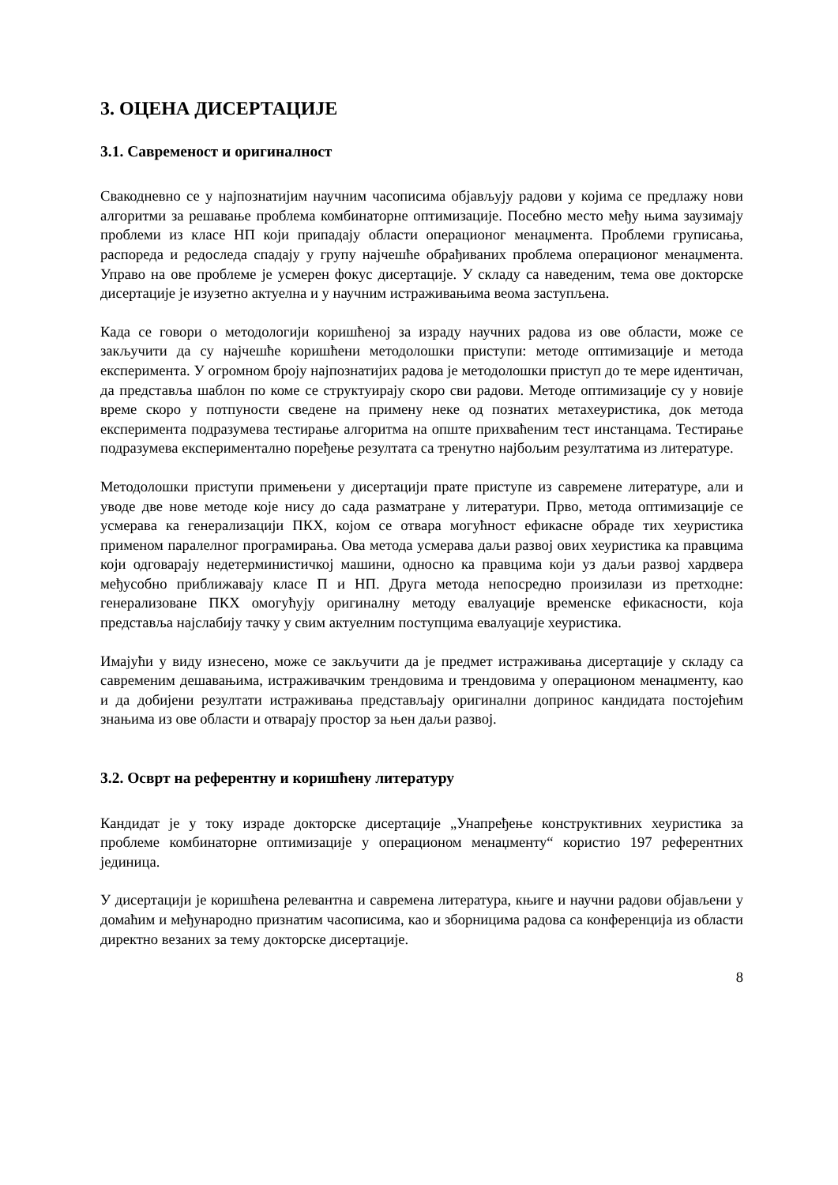3. ОЦЕНА ДИСЕРТАЦИЈЕ
3.1. Савременост и оригиналност
Свакодневно се у најпознатијим научним часописима објављују радови у којима се предлажу нови алгоритми за решавање проблема комбинаторне оптимизације. Посебно место међу њима заузимају проблеми из класе НП који припадају области операционог менаџмента. Проблеми груписања, распореда и редоследа спадају у групу најчешће обрађиваних проблема операционог менаџмента. Управо на ове проблеме је усмерен фокус дисертације. У складу са наведеним, тема ове докторске дисертације је изузетно актуелна и у научним истраживањима веома заступљена.
Када се говори о методологији коришћеној за израду научних радова из ове области, може се закључити да су најчешће коришћени методолошки приступи: методе оптимизације и метода експеримента. У огромном броју најпознатијих радова је методолошки приступ до те мере идентичан, да представља шаблон по коме се структуирају скоро сви радови. Методе оптимизације су у новије време скоро у потпуности сведене на примену неке од познатих метахеуристика, док метода експеримента подразумева тестирање алгоритма на опште прихваћеним тест инстанцама. Тестирање подразумева експериментално поређење резултата са тренутно најбољим резултатима из литературе.
Методолошки приступи примењени у дисертацији прате приступе из савремене литературе, али и уводе две нове методе које нису до сада разматране у литератури. Прво, метода оптимизације се усмерава ка генерализацији ПКХ, којом се отвара могућност ефикасне обраде тих хеуристика применом паралелног програмирања. Ова метода усмерава даљи развој ових хеуристика ка правцима који одговарају недетерминистичкој машини, односно ка правцима који уз даљи развој хардвера међусобно приближавају класе П и НП. Друга метода непосредно произилази из претходне: генерализоване ПКХ омогућују оригиналну методу евалуације временске ефикасности, која представља најслабију тачку у свим актуелним поступцима евалуације хеуристика.
Имајући у виду изнесено, може се закључити да је предмет истраживања дисертације у складу са савременим дешавањима, истраживачким трендовима и трендовима у операционом менаџменту, као и да добијени резултати истраживања представљају оригинални допринос кандидата постојећим знањима из ове области и отварају простор за њен даљи развој.
3.2. Осврт на референтну и коришћену литературу
Кандидат је у току израде докторске дисертације „Унапређење конструктивних хеуристика за проблеме комбинаторне оптимизације у операционом менаџменту“ користио 197 референтних јединица.
У дисертацији је коришћена релевантна и савремена литература, књиге и научни радови објављени у домаћим и међународно признатим часописима, као и зборницима радова са конференција из области директно везаних за тему докторске дисертације.
8